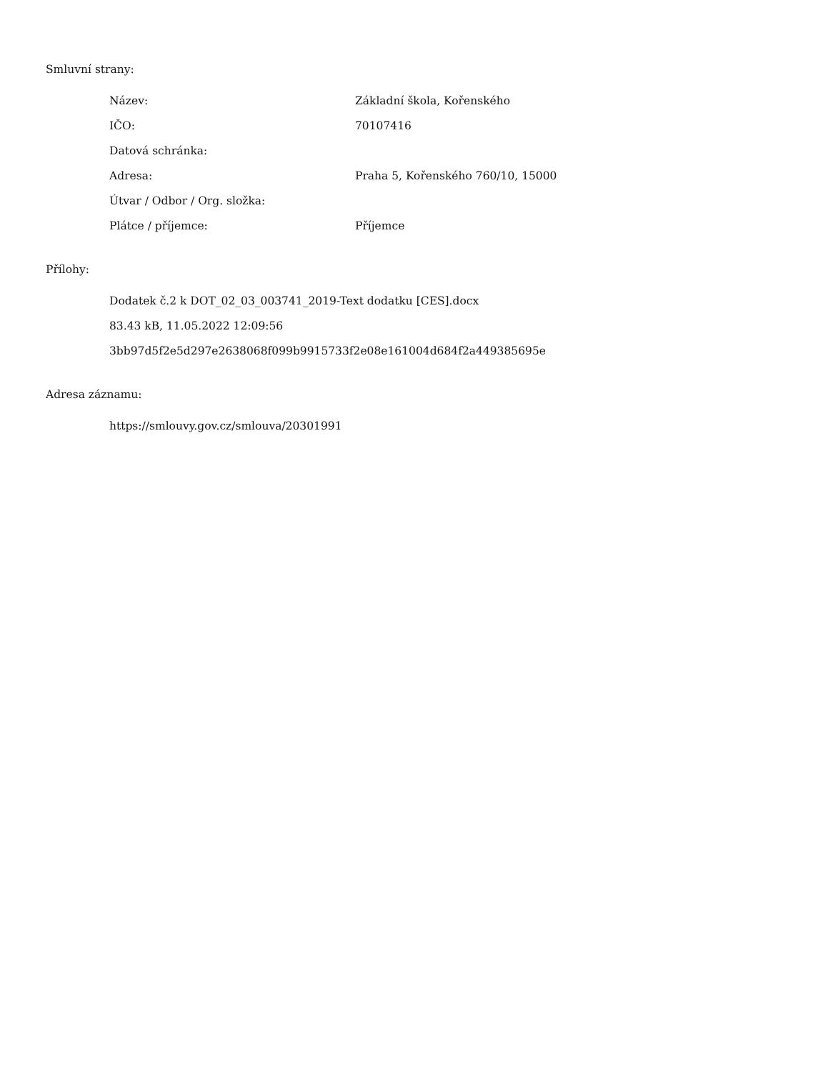Smluvní strany:
| Název: | Základní škola, Kořenského |
| IČO: | 70107416 |
| Datová schránka: | |
| Adresa: | Praha 5, Kořenského 760/10, 15000 |
| Útvar / Odbor / Org. složka: | |
| Plátce / příjemce: | Příjemce |
Přílohy:
Dodatek č.2 k DOT_02_03_003741_2019-Text dodatku [CES].docx
83.43 kB, 11.05.2022 12:09:56
3bb97d5f2e5d297e2638068f099b9915733f2e08e161004d684f2a449385695e
Adresa záznamu:
https://smlouvy.gov.cz/smlouva/20301991